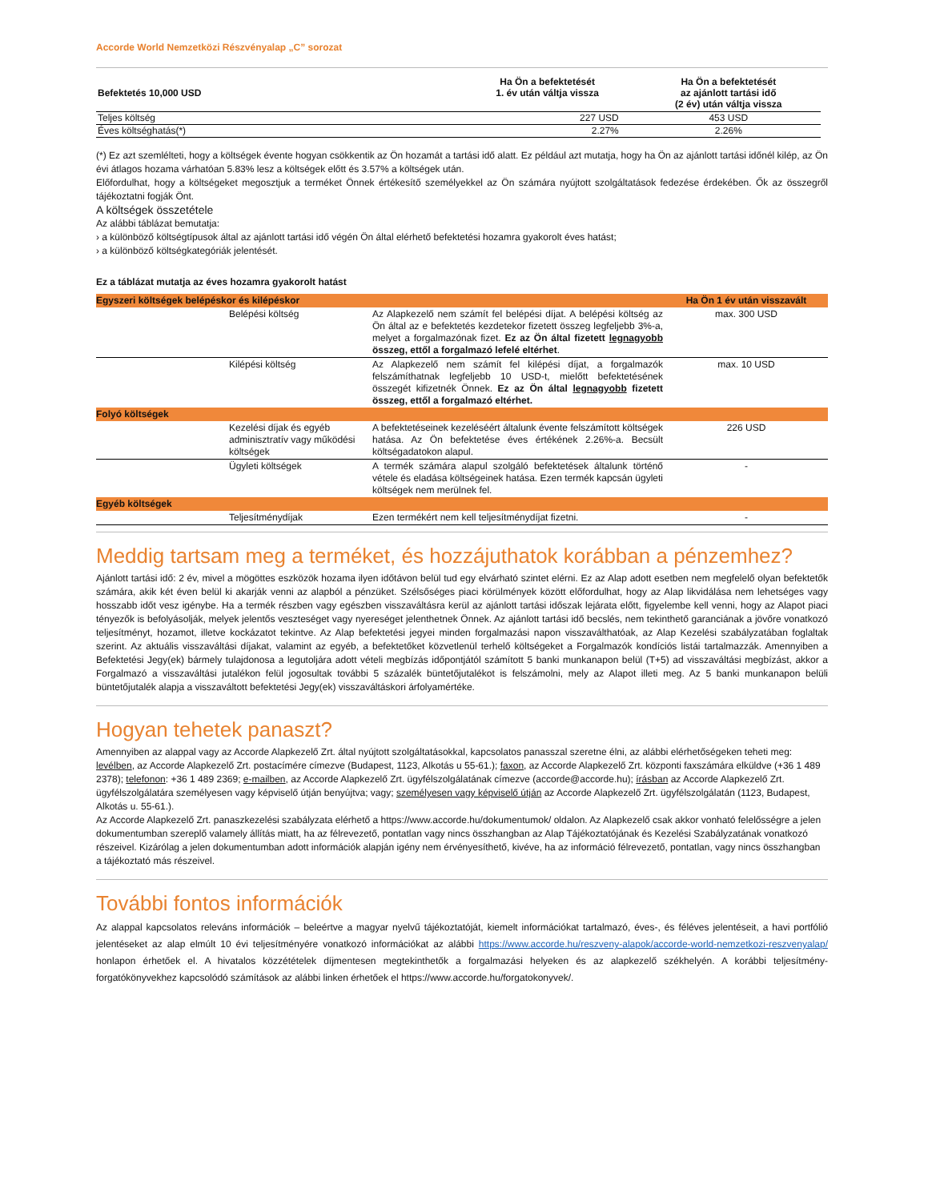Accorde World Nemzetközi Részvényalap „C” sorozat
| Befektetés 10,000 USD | Ha Ön a befektetését 1. év után váltja vissza | Ha Ön a befektetését az ajánlott tartási idő (2 év) után váltja vissza |
| --- | --- | --- |
| Teljes költség | 227 USD | 453 USD |
| Éves költséghatás(*) | 2.27% | 2.26% |
(*) Ez azt szemlélteti, hogy a költségek évente hogyan csökkentik az Ön hozamát a tartási idő alatt. Ez például azt mutatja, hogy ha Ön az ajánlott tartási időnél kilép, az Ön évi átlagos hozama várhatóan 5.83% lesz a költségek előtt és 3.57% a költségek után.
Előfordulhat, hogy a költségeket megosztjuk a terméket Önnek értékesítő személyekkel az Ön számára nyújtott szolgáltatások fedezése érdekében. Ők az összegről tájékoztatni fogják Önt.
A költségek összetétele
Az alábbi táblázat bemutatja:
› a különböző költségtípusok által az ajánlott tartási idő végén Ön által elérhető befektetési hozamra gyakorolt éves hatást;
› a különböző költségkategóriák jelentését.
Ez a táblázat mutatja az éves hozamra gyakorolt hatást
| Egyszeri költségek belépéskor és kilépéskor | | | Ha Ön 1 év után visszavált |
| | Belépési költség | Az Alapkezelő nem számít fel belépési díjat. A belépési költség az Ön által az e befektetés kezdetekor fizetett összeg legfeljebb 3%-a, melyet a forgalmazónak fizet. Ez az Ön által fizetett legnagyobb összeg, ettől a forgalmazó lefelé eltérhet . | max. 300 USD |
| | Kilépési költség | Az Alapkezelő nem számít fel kilépési díjat, a forgalmazók felszámíthatnak legfeljebb 10 USD-t, mielőtt befektetésének összegét kifizetnék Önnek. Ez az Ön által legnagyobb fizetett összeg, ettől a forgalmazó eltérhet. | max. 10 USD |
| Folyó költségek | | | |
| | Kezelési díjak és egyéb adminisztratív vagy működési költségek | A befektetéseinek kezeléséért általunk évente felszámított költségek hatása. Az Ön befektetése éves értékének 2.26%-a. Becsült költségadatokon alapul. | 226 USD |
| | Ügyleti költségek | A termék számára alapul szolgáló befektetések általunk történő vétele és eladása költségeinek hatása. Ezen termék kapcsán ügyleti költségek nem merülnek fel. | - |
| Egyéb költségek | | | |
| | Teljesítménydíjak | Ezen termékért nem kell teljesítménydíjat fizetni. | - |
Meddig tartsam meg a terméket, és hozzájuthatok korábban a pénzemhez?
Ajánlott tartási idő: 2 év, mivel a mögöttes eszközök hozama ilyen időtávon belül tud egy elvárható szintet elérni. Ez az Alap adott esetben nem megfelelő olyan befektetők számára, akik két éven belül ki akarják venni az alapból a pénzüket. Szélsőséges piaci körülmények között előfordulhat, hogy az Alap likvidálása nem lehetséges vagy hosszabb időt vesz igénybe. Ha a termék részben vagy egészben visszaváltásra kerül az ajánlott tartási időszak lejárata előtt, figyelembe kell venni, hogy az Alapot piaci tényezők is befolyásolják, melyek jelentős veszteséget vagy nyereséget jelenthetnek Önnek. Az ajánlott tartási idő becslés, nem tekinthető garanciának a jövőre vonatkozó teljesítményt, hozamot, illetve kockázatot tekintve. Az Alap befektetési jegyei minden forgalmazási napon visszaválthatóak, az Alap Kezelési szabályzatában foglaltak szerint. Az aktuális visszaváltási díjakat, valamint az egyéb, a befektetőket közvetlenül terhelő költségeket a Forgalmazók kondíciós listái tartalmazzák. Amennyiben a Befektetési Jegy(ek) bármely tulajdonosa a legutoljára adott vételi megbízás időpontjától számított 5 banki munkanapon belül (T+5) ad visszaváltási megbízást, akkor a Forgalmazó a visszaváltási jutalékon felül jogosultak további 5 százalék büntetőjutalékot is felszámolni, mely az Alapot illeti meg. Az 5 banki munkanapon belüli büntetőjutalék alapja a visszaváltott befektetési Jegy(ek) visszaváltáskori árfolyamértéke.
Hogyan tehetek panaszt?
Amennyiben az alappal vagy az Accorde Alapkezelő Zrt. által nyújtott szolgáltatásokkal, kapcsolatos panasszal szeretne élni, az alábbi elérhetőségeken teheti meg: levélben, az Accorde Alapkezelő Zrt. postacímére címezve (Budapest, 1123, Alkotás u 55-61.); faxon, az Accorde Alapkezelő Zrt. központi faxszámára elküldve (+36 1 489 2378); telefonon: +36 1 489 2369; e-mailben, az Accorde Alapkezelő Zrt. ügyfélszolgálatának címezve (accorde@accorde.hu); írásban az Accorde Alapkezelő Zrt. ügyfélszolgálatára személyesen vagy képviselő útján benyújtva; vagy; személyesen vagy képviselő útján az Accorde Alapkezelő Zrt. ügyfélszolgálatán (1123, Budapest, Alkotás u. 55-61.).
Az Accorde Alapkezelő Zrt. panaszkezelési szabályzata elérhető a https://www.accorde.hu/dokumentumok/ oldalon. Az Alapkezelő csak akkor vonható felelősségre a jelen dokumentumban szereplő valamely állítás miatt, ha az félrevezető, pontatlan vagy nincs összhangban az Alap Tájékoztatójának és Kezelési Szabályzatának vonatkozó részeivel. Kizárólag a jelen dokumentumban adott információk alapján igény nem érvényesíthető, kivéve, ha az információ félrevezető, pontatlan, vagy nincs összhangban a tájékoztató más részeivel.
További fontos információk
Az alappal kapcsolatos releváns információk – beleértve a magyar nyelvű tájékoztatóját, kiemelt információkat tartalmazó, éves-, és féléves jelentéseit, a havi portfólió jelentéseket az alap elmúlt 10 évi teljesítményére vonatkozó információkat az alábbi https://www.accorde.hu/reszveny-alapok/accorde-world-nemzetkozi-reszvenyalap/ honlapon érhetőek el. A hivatalos közzétételek díjmentesen megtekinthetők a forgalmazási helyeken és az alapkezelő székhelyén. A korábbi teljesítmény-forgatókönyvekhez kapcsolódó számítások az alábbi linken érhetőek el https://www.accorde.hu/forgatokonyvek/.